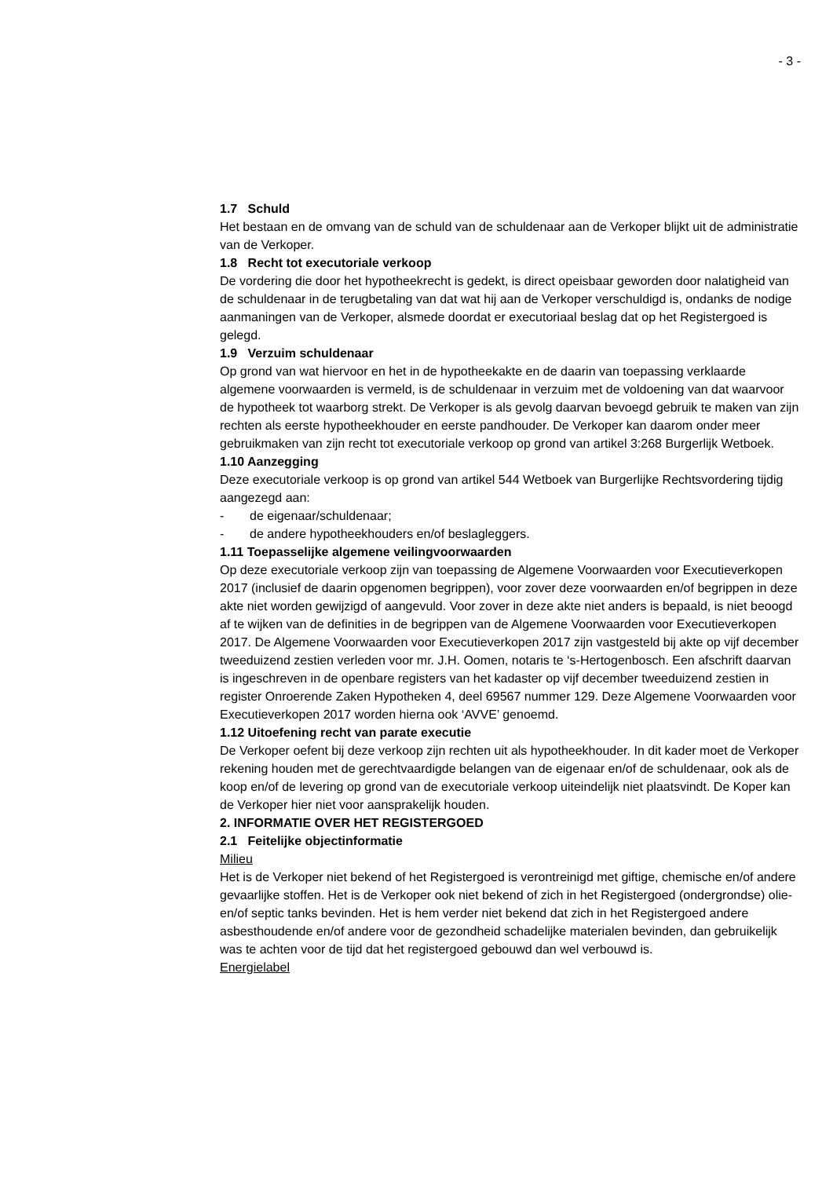- 3 -
1.7 Schuld
Het bestaan en de omvang van de schuld van de schuldenaar aan de Verkoper blijkt uit de administratie van de Verkoper.
1.8 Recht tot executoriale verkoop
De vordering die door het hypotheekrecht is gedekt, is direct opeisbaar geworden door nalatigheid van de schuldenaar in de terugbetaling van dat wat hij aan de Verkoper verschuldigd is, ondanks de nodige aanmaningen van de Verkoper, alsmede doordat er executoriaal beslag dat op het Registergoed is gelegd.
1.9 Verzuim schuldenaar
Op grond van wat hiervoor en het in de hypotheekakte en de daarin van toepassing verklaarde algemene voorwaarden is vermeld, is de schuldenaar in verzuim met de voldoening van dat waarvoor de hypotheek tot waarborg strekt. De Verkoper is als gevolg daarvan bevoegd gebruik te maken van zijn rechten als eerste hypotheekhouder en eerste pandhouder. De Verkoper kan daarom onder meer gebruikmaken van zijn recht tot executoriale verkoop op grond van artikel 3:268 Burgerlijk Wetboek.
1.10 Aanzegging
Deze executoriale verkoop is op grond van artikel 544 Wetboek van Burgerlijke Rechtsvordering tijdig aangezegd aan:
- de eigenaar/schuldenaar;
- de andere hypotheekhouders en/of beslagleggers.
1.11 Toepasselijke algemene veilingvoorwaarden
Op deze executoriale verkoop zijn van toepassing de Algemene Voorwaarden voor Executieverkopen 2017 (inclusief de daarin opgenomen begrippen), voor zover deze voorwaarden en/of begrippen in deze akte niet worden gewijzigd of aangevuld. Voor zover in deze akte niet anders is bepaald, is niet beoogd af te wijken van de definities in de begrippen van de Algemene Voorwaarden voor Executieverkopen 2017. De Algemene Voorwaarden voor Executieverkopen 2017 zijn vastgesteld bij akte op vijf december tweeduizend zestien verleden voor mr. J.H. Oomen, notaris te ‘s-Hertogenbosch. Een afschrift daarvan is ingeschreven in de openbare registers van het kadaster op vijf december tweeduizend zestien in register Onroerende Zaken Hypotheken 4, deel 69567 nummer 129. Deze Algemene Voorwaarden voor Executieverkopen 2017 worden hierna ook ‘AVVE’ genoemd.
1.12 Uitoefening recht van parate executie
De Verkoper oefent bij deze verkoop zijn rechten uit als hypotheekhouder. In dit kader moet de Verkoper rekening houden met de gerechtvaardigde belangen van de eigenaar en/of de schuldenaar, ook als de koop en/of de levering op grond van de executoriale verkoop uiteindelijk niet plaatsvindt. De Koper kan de Verkoper hier niet voor aansprakelijk houden.
2. INFORMATIE OVER HET REGISTERGOED
2.1 Feitelijke objectinformatie
Milieu
Het is de Verkoper niet bekend of het Registergoed is verontreinigd met giftige, chemische en/of andere gevaarlijke stoffen. Het is de Verkoper ook niet bekend of zich in het Registergoed (ondergrondse) olie- en/of septic tanks bevinden. Het is hem verder niet bekend dat zich in het Registergoed andere asbesthoudende en/of andere voor de gezondheid schadelijke materialen bevinden, dan gebruikelijk was te achten voor de tijd dat het registergoed gebouwd dan wel verbouwd is.
Energielabel